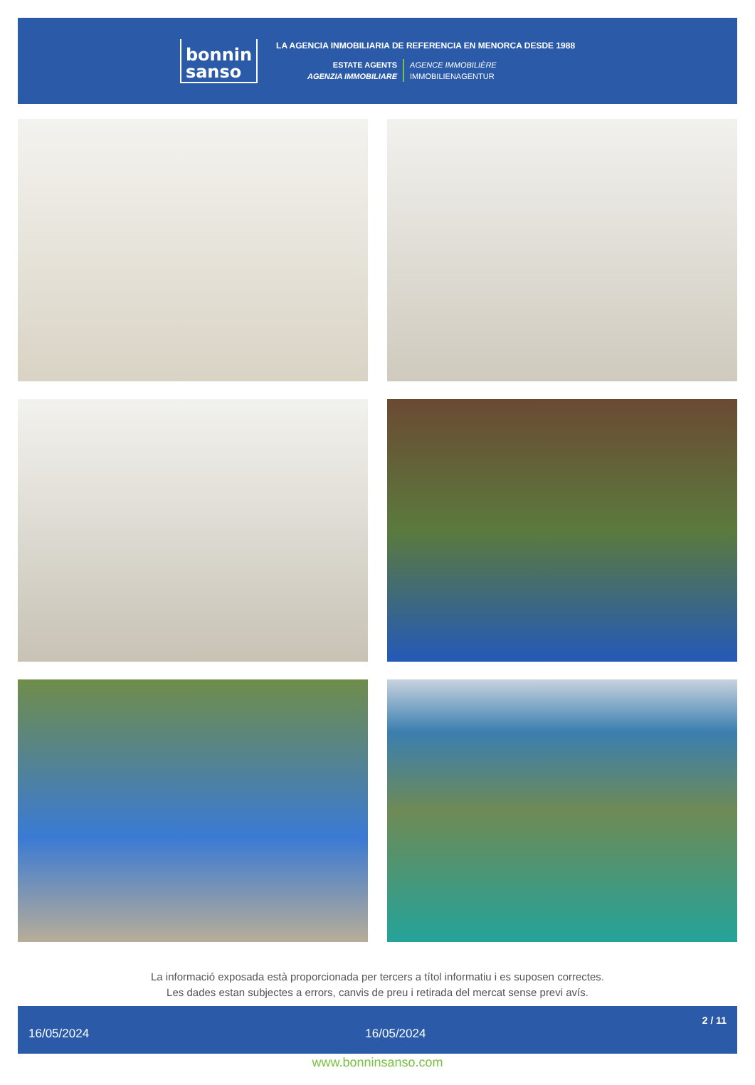bonnin
sanso
LA AGENCIA INMOBILIARIA DE REFERENCIA EN MENORCA DESDE 1988
ESTATE AGENTS
AGENZIA IMMOBILIARE
AGENCE IMMOBILIÈRE
IMMOBILIENAGENTUR
La informació exposada està proporcionada per tercers a títol informatiu i es suposen correctes.
Les dades estan subjectes a errors, canvis de preu i retirada del mercat sense previ avís.
16/05/2024 16/05/2024 2 / 11
www.bonninsanso.com